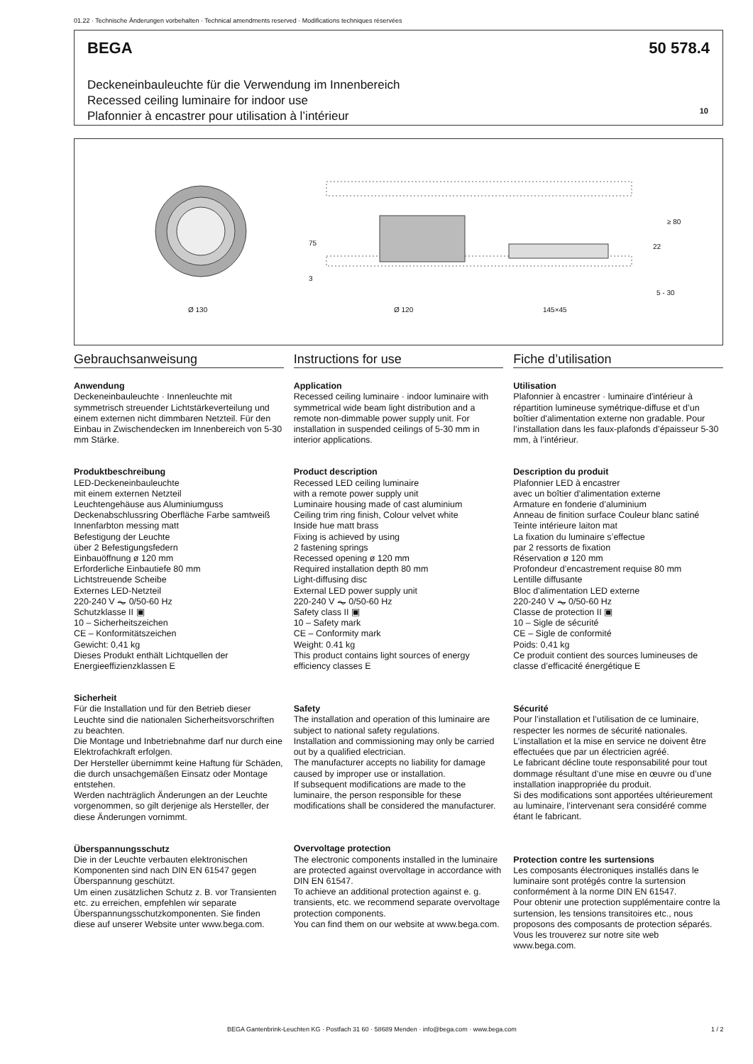01.22 · Technische Änderungen vorbehalten · Technical amendments reserved · Modifications techniques réservées
BEGA 50 578.4
Deckeneinbauleuchte für die Verwendung im Innenbereich
Recessed ceiling luminaire for indoor use
Plafonnier à encastrer pour utilisation à l’intérieur
10
Ø 130
Ø 120
145×45
75
3
22
≥ 80
5 - 30
Gebrauchsanweisung
Anwendung
Deckeneinbauleuchte · Innenleuchte mit symmetrisch streuender Lichtstärkeverteilung und einem externen nicht dimmbaren Netzteil. Für den Einbau in Zwischendecken im Innenbereich von 5-30 mm Stärke.
Produktbeschreibung
LED-Deckeneinbauleuchte
mit einem externen Netzteil
Leuchtengehäuse aus Aluminiumguss
Deckenabschlussring Oberfläche Farbe samtweiß
Innenfarbton messing matt
Befestigung der Leuchte
über 2 Befestigungsfedern
Einbauöffnung ø 120 mm
Erforderliche Einbautiefe 80 mm
Lichtstreuende Scheibe
Externes LED-Netzteil
220-240 V ⏦ 0/50-60 Hz
Schutzklasse II ▣
10 – Sicherheitszeichen
CE – Konformitätszeichen
Gewicht: 0,41 kg
Dieses Produkt enthält Lichtquellen der Energieeffizienzklassen E
Sicherheit
Für die Installation und für den Betrieb dieser Leuchte sind die nationalen Sicherheitsvorschriften zu beachten.
Die Montage und Inbetriebnahme darf nur durch eine Elektrofachkraft erfolgen.
Der Hersteller übernimmt keine Haftung für Schäden, die durch unsachgemäßen Einsatz oder Montage entstehen.
Werden nachträglich Änderungen an der Leuchte vorgenommen, so gilt derjenige als Hersteller, der diese Änderungen vornimmt.
Überspannungsschutz
Die in der Leuchte verbauten elektronischen Komponenten sind nach DIN EN 61547 gegen Überspannung geschützt.
Um einen zusätzlichen Schutz z. B. vor Transienten etc. zu erreichen, empfehlen wir separate Überspannungsschutzkomponenten. Sie finden diese auf unserer Website unter www.bega.com.
Instructions for use
Application
Recessed ceiling luminaire · indoor luminaire with symmetrical wide beam light distribution and a remote non-dimmable power supply unit. For installation in suspended ceilings of 5-30 mm in interior applications.
Product description
Recessed LED ceiling luminaire
with a remote power supply unit
Luminaire housing made of cast aluminium
Ceiling trim ring finish, Colour velvet white
Inside hue matt brass
Fixing is achieved by using
2 fastening springs
Recessed opening ø 120 mm
Required installation depth 80 mm
Light-diffusing disc
External LED power supply unit
220-240 V ⏦ 0/50-60 Hz
Safety class II ▣
10 – Safety mark
CE – Conformity mark
Weight: 0.41 kg
This product contains light sources of energy efficiency classes E
Safety
The installation and operation of this luminaire are subject to national safety regulations.
Installation and commissioning may only be carried out by a qualified electrician.
The manufacturer accepts no liability for damage caused by improper use or installation.
If subsequent modifications are made to the luminaire, the person responsible for these modifications shall be considered the manufacturer.
Overvoltage protection
The electronic components installed in the luminaire are protected against overvoltage in accordance with DIN EN 61547.
To achieve an additional protection against e. g. transients, etc. we recommend separate overvoltage protection components.
You can find them on our website at www.bega.com.
Fiche d’utilisation
Utilisation
Plafonnier à encastrer · luminaire d'intérieur à répartition lumineuse symétrique-diffuse et d’un boîtier d'alimentation externe non gradable. Pour l’installation dans les faux-plafonds d’épaisseur 5-30 mm, à l’intérieur.
Description du produit
Plafonnier LED à encastrer
avec un boîtier d'alimentation externe
Armature en fonderie d’aluminium
Anneau de finition surface Couleur blanc satiné
Teinte intérieure laiton mat
La fixation du luminaire s’effectue
par 2 ressorts de fixation
Réservation ø 120 mm
Profondeur d’encastrement requise 80 mm
Lentille diffusante
Bloc d’alimentation LED externe
220-240 V ⏦ 0/50-60 Hz
Classe de protection II ▣
10 – Sigle de sécurité
CE – Sigle de conformité
Poids: 0,41 kg
Ce produit contient des sources lumineuses de classe d’efficacité énergétique E
Sécurité
Pour l’installation et l’utilisation de ce luminaire, respecter les normes de sécurité nationales.
L’installation et la mise en service ne doivent être effectuées que par un électricien agréé.
Le fabricant décline toute responsabilité pour tout dommage résultant d’une mise en œuvre ou d’une installation inappropriée du produit.
Si des modifications sont apportées ultérieurement au luminaire, l’intervenant sera considéré comme étant le fabricant.
Protection contre les surtensions
Les composants électroniques installés dans le luminaire sont protégés contre la surtension conformément à la norme DIN EN 61547.
Pour obtenir une protection supplémentaire contre la surtension, les tensions transitoires etc., nous proposons des composants de protection séparés. Vous les trouverez sur notre site web www.bega.com.
BEGA Gantenbrink-Leuchten KG · Postfach 31 60 · 58689 Menden · info@bega.com · www.bega.com 1 / 2